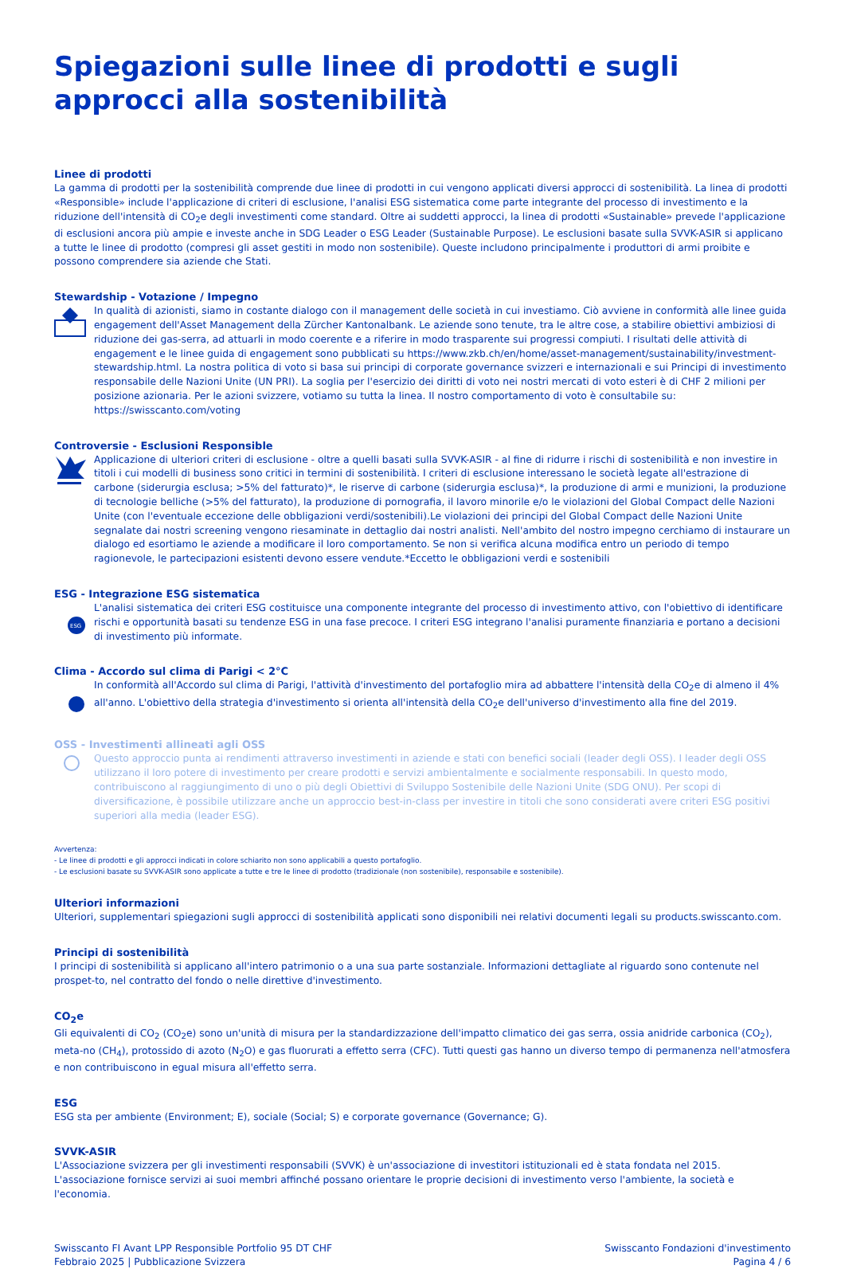Spiegazioni sulle linee di prodotti e sugli approcci alla sostenibilità
Linee di prodotti
La gamma di prodotti per la sostenibilità comprende due linee di prodotti in cui vengono applicati diversi approcci di sostenibilità. La linea di prodotti «Responsible» include l'applicazione di criteri di esclusione, l'analisi ESG sistematica come parte integrante del processo di investimento e la riduzione dell'intensità di CO<sub>2</sub>e degli investimenti come standard. Oltre ai suddetti approcci, la linea di prodotti «Sustainable» prevede l'applicazione di esclusioni ancora più ampie e investe anche in SDG Leader o ESG Leader (Sustainable Purpose). Le esclusioni basate sulla SVVK-ASIR si applicano a tutte le linee di prodotto (compresi gli asset gestiti in modo non sostenibile). Queste includono principalmente i produttori di armi proibite e possono comprendere sia aziende che Stati.
Stewardship - Votazione / Impegno
In qualità di azionisti, siamo in costante dialogo con il management delle società in cui investiamo. Ciò avviene in conformità alle linee guida engagement dell'Asset Management della Zürcher Kantonalbank. Le aziende sono tenute, tra le altre cose, a stabilire obiettivi ambiziosi di riduzione dei gas-serra, ad attuarli in modo coerente e a riferire in modo trasparente sui progressi compiuti. I risultati delle attività di engagement e le linee guida di engagement sono pubblicati su https://www.zkb.ch/en/home/asset-management/sustainability/investment-stewardship.html. La nostra politica di voto si basa sui principi di corporate governance svizzeri e internazionali e sui Principi di investimento responsabile delle Nazioni Unite (UN PRI). La soglia per l'esercizio dei diritti di voto nei nostri mercati di voto esteri è di CHF 2 milioni per posizione azionaria. Per le azioni svizzere, votiamo su tutta la linea. Il nostro comportamento di voto è consultabile su: https://swisscanto.com/voting
Controversie - Esclusioni Responsible
Applicazione di ulteriori criteri di esclusione - oltre a quelli basati sulla SVVK-ASIR - al fine di ridurre i rischi di sostenibilità e non investire in titoli i cui modelli di business sono critici in termini di sostenibilità. I criteri di esclusione interessano le società legate all'estrazione di carbone (siderurgia esclusa; >5% del fatturato)*, le riserve di carbone (siderurgia esclusa)*, la produzione di armi e munizioni, la produzione di tecnologie belliche (>5% del fatturato), la produzione di pornografia, il lavoro minorile e/o le violazioni del Global Compact delle Nazioni Unite (con l'eventuale eccezione delle obbligazioni verdi/sostenibili).Le violazioni dei principi del Global Compact delle Nazioni Unite segnalate dai nostri screening vengono riesaminate in dettaglio dai nostri analisti. Nell'ambito del nostro impegno cerchiamo di instaurare un dialogo ed esortiamo le aziende a modificare il loro comportamento. Se non si verifica alcuna modifica entro un periodo di tempo ragionevole, le partecipazioni esistenti devono essere vendute.*Eccetto le obbligazioni verdi e sostenibili
ESG - Integrazione ESG sistematica
ESG
L'analisi sistematica dei criteri ESG costituisce una componente integrante del processo di investimento attivo, con l'obiettivo di identificare rischi e opportunità basati su tendenze ESG in una fase precoce. I criteri ESG integrano l'analisi puramente finanziaria e portano a decisioni di investimento più informate.
Clima - Accordo sul clima di Parigi < 2°C
In conformità all'Accordo sul clima di Parigi, l'attività d'investimento del portafoglio mira ad abbattere l'intensità della CO<sub>2</sub>e di almeno il 4% all'anno. L'obiettivo della strategia d'investimento si orienta all'intensità della CO<sub>2</sub>e dell'universo d'investimento alla fine del 2019.
OSS - Investimenti allineati agli OSS
Questo approccio punta ai rendimenti attraverso investimenti in aziende e stati con benefici sociali (leader degli OSS). I leader degli OSS utilizzano il loro potere di investimento per creare prodotti e servizi ambientalmente e socialmente responsabili. In questo modo, contribuiscono al raggiungimento di uno o più degli Obiettivi di Sviluppo Sostenibile delle Nazioni Unite (SDG ONU). Per scopi di diversificazione, è possibile utilizzare anche un approccio best-in-class per investire in titoli che sono considerati avere criteri ESG positivi superiori alla media (leader ESG).
Avvertenza:
- Le linee di prodotti e gli approcci indicati in colore schiarito non sono applicabili a questo portafoglio.
- Le esclusioni basate su SVVK-ASIR sono applicate a tutte e tre le linee di prodotto (tradizionale (non sostenibile), responsabile e sostenibile).
Ulteriori informazioni
Ulteriori, supplementari spiegazioni sugli approcci di sostenibilità applicati sono disponibili nei relativi documenti legali su products.swisscanto.com.
Principi di sostenibilità
I principi di sostenibilità si applicano all'intero patrimonio o a una sua parte sostanziale. Informazioni dettagliate al riguardo sono contenute nel prospet-to, nel contratto del fondo o nelle direttive d'investimento.
CO<sub>2</sub>e
Gli equivalenti di CO<sub>2</sub> (CO<sub>2</sub>e) sono un'unità di misura per la standardizzazione dell'impatto climatico dei gas serra, ossia anidride carbonica (CO<sub>2</sub>), meta-no (CH<sub>4</sub>), protossido di azoto (N<sub>2</sub>O) e gas fluorurati a effetto serra (CFC). Tutti questi gas hanno un diverso tempo di permanenza nell'atmosfera e non contribuiscono in egual misura all'effetto serra.
ESG
ESG sta per ambiente (Environment; E), sociale (Social; S) e corporate governance (Governance; G).
SVVK-ASIR
L'Associazione svizzera per gli investimenti responsabili (SVVK) è un'associazione di investitori istituzionali ed è stata fondata nel 2015. L'associazione fornisce servizi ai suoi membri affinché possano orientare le proprie decisioni di investimento verso l'ambiente, la società e l'economia.
Swisscanto FI Avant LPP Responsible Portfolio 95 DT CHF
Febbraio 2025 | Pubblicazione Svizzera
Swisscanto Fondazioni d'investimento
Pagina 4 / 6